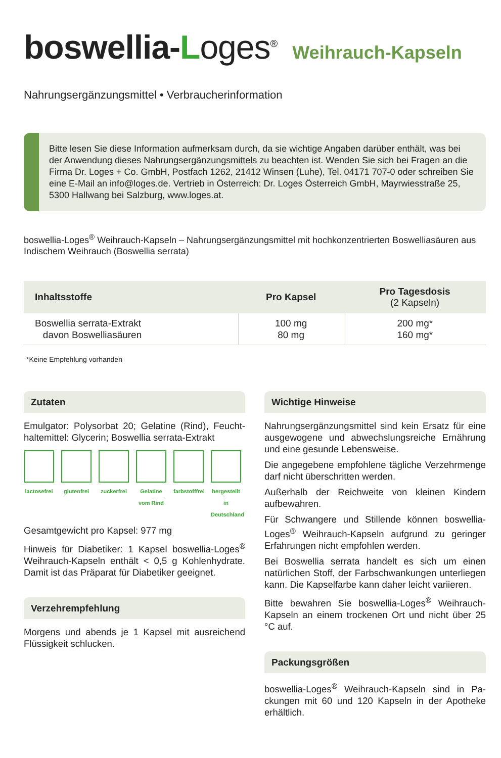boswellia-Loges<sup>®</sup>
Weihrauch-Kapseln
Nahrungsergänzungsmittel • Verbraucherinformation
Bitte lesen Sie diese Information aufmerksam durch, da sie wichtige Angaben darüber enthält, was bei der Anwendung dieses Nahrungsergänzungsmittels zu beachten ist. Wenden Sie sich bei Fragen an die Firma Dr. Loges + Co. GmbH, Postfach 1262, 21412 Winsen (Luhe), Tel. 04171 707-0 oder schreiben Sie eine E-Mail an info@loges.de. Vertrieb in Österreich: Dr. Loges Österreich GmbH, Mayrwiesstraße 25, 5300 Hallwang bei Salzburg, www.loges.at.
boswellia-Loges<sup>®</sup> Weihrauch-Kapseln – Nahrungsergänzungsmittel mit hochkonzentrierten Boswelliasäuren aus Indischem Weihrauch (Boswellia serrata)
| Inhaltsstoffe | Pro Kapsel | Pro Tagesdosis (2 Kapseln) |
| --- | --- | --- |
| Boswellia serrata-Extrakt davon Boswelliasäuren | 100 mg 80 mg | 200 mg* 160 mg* |
*Keine Empfehlung vorhanden
Zutaten
Emulgator: Polysorbat 20; Gelatine (Rind), Feucht-haltemittel: Glycerin; Boswellia serrata-Extrakt
lactosefrei
glutenfrei
zuckerfrei
Gelatine vom Rind
farbstofffrei
hergestellt in Deutschland
Gesamtgewicht pro Kapsel: 977 mg
Hinweis für Diabetiker: 1 Kapsel boswellia-Loges<sup>®</sup> Weihrauch-Kapseln enthält < 0,5 g Kohlenhydrate. Damit ist das Präparat für Diabetiker geeignet.
Verzehrempfehlung
Morgens und abends je 1 Kapsel mit ausreichend Flüssigkeit schlucken.
Wichtige Hinweise
Nahrungsergänzungsmittel sind kein Ersatz für eine ausgewogene und abwechslungsreiche Ernährung und eine gesunde Lebensweise.
Die angegebene empfohlene tägliche Verzehrmenge darf nicht überschritten werden.
Außerhalb der Reichweite von kleinen Kindern aufbewahren.
Für Schwangere und Stillende können boswellia-Loges<sup>®</sup> Weihrauch-Kapseln aufgrund zu geringer Erfahrungen nicht empfohlen werden.
Bei Boswellia serrata handelt es sich um einen natürlichen Stoff, der Farbschwankungen unterliegen kann. Die Kapselfarbe kann daher leicht variieren.
Bitte bewahren Sie boswellia-Loges<sup>®</sup> Weihrauch-Kapseln an einem trockenen Ort und nicht über 25 °C auf.
Packungsgrößen
boswellia-Loges<sup>®</sup> Weihrauch-Kapseln sind in Pa-ckungen mit 60 und 120 Kapseln in der Apotheke erhältlich.